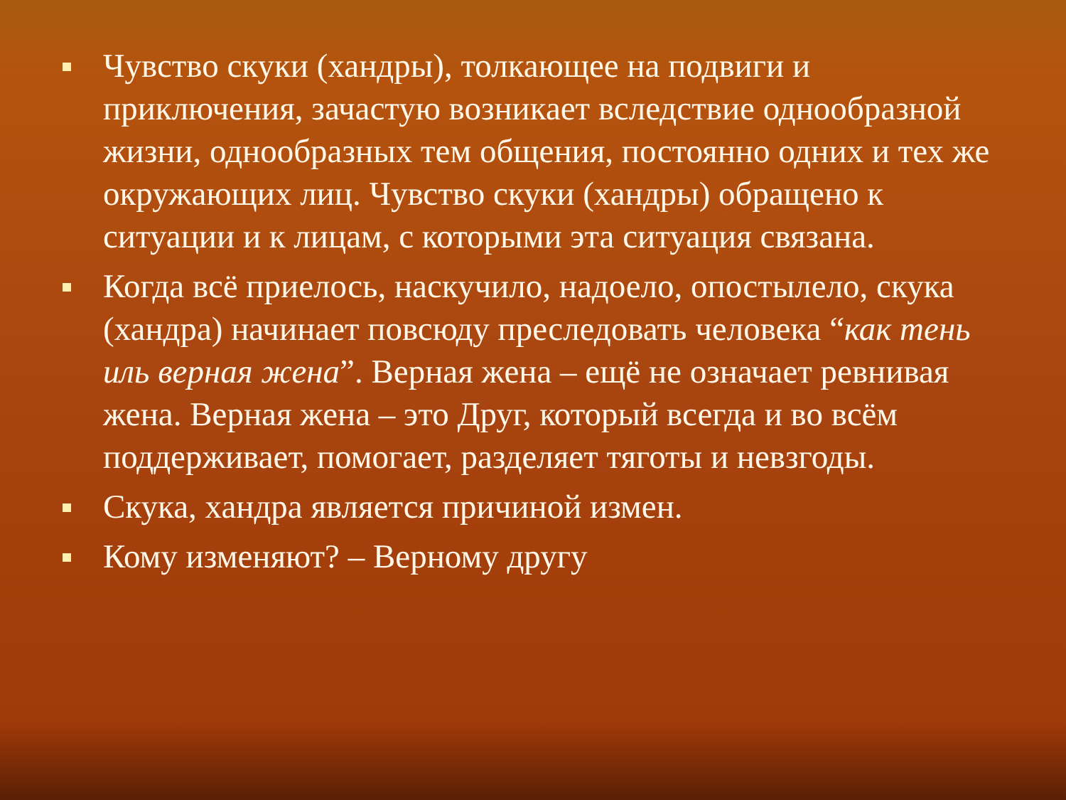Чувство скуки (хандры), толкающее на подвиги и приключения, зачастую возникает вследствие однообразной жизни, однообразных тем общения, постоянно одних и тех же окружающих лиц. Чувство скуки (хандры) обращено к ситуации и к лицам, с которыми эта ситуация связана.
Когда всё приелось, наскучило, надоело, опостылело, скука (хандра) начинает повсюду преследовать человека “как тень иль верная жена”. Верная жена – ещё не означает ревнивая жена. Верная жена – это Друг, который всегда и во всём поддерживает, помогает, разделяет тяготы и невзгоды.
Скука, хандра является причиной измен.
Кому изменяют? – Верному другу